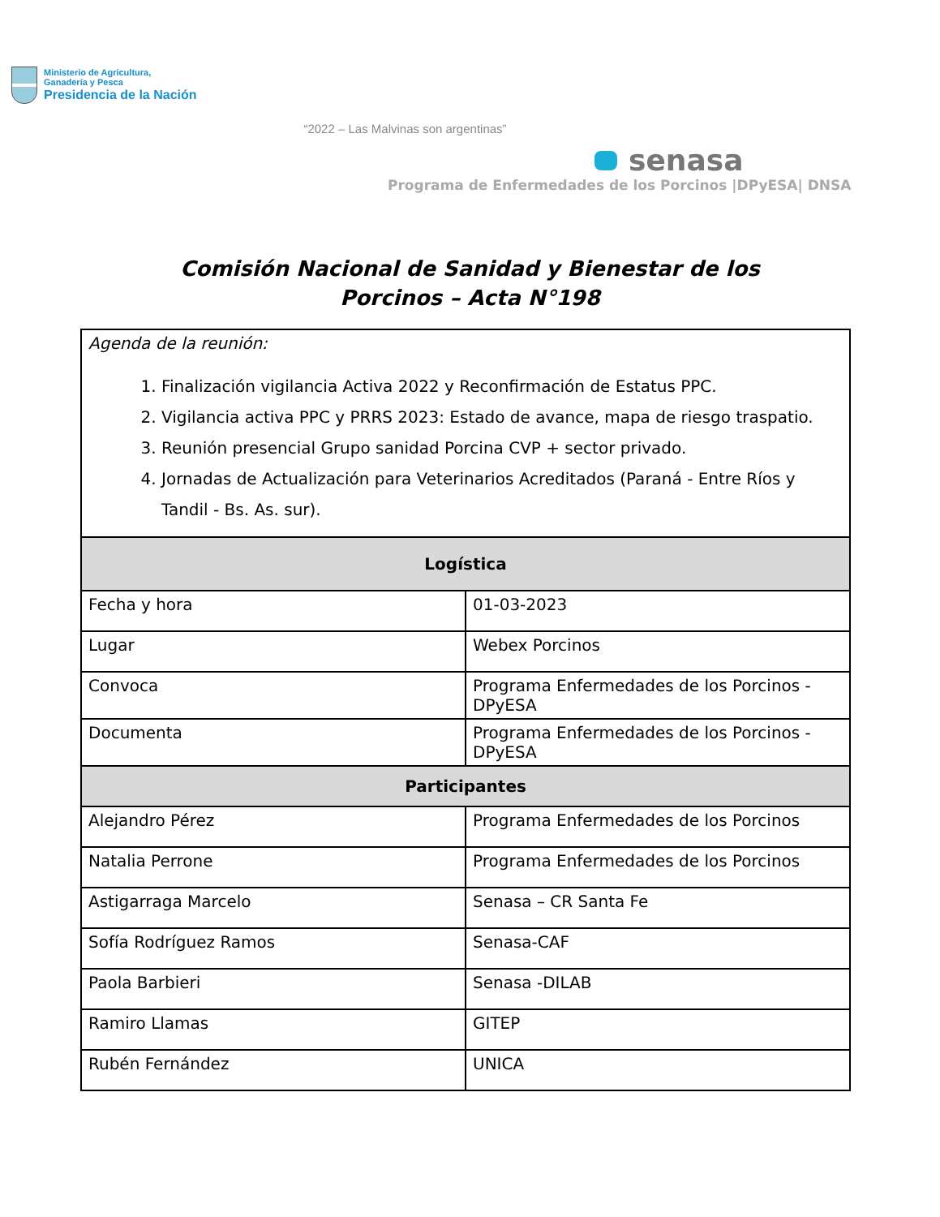Ministerio de Agricultura,
Ganadería y Pesca
Presidencia de la Nación
“2022 – Las Malvinas son argentinas”
senasa
Programa de Enfermedades de los Porcinos |DPyESA| DNSA
Comisión Nacional de Sanidad y Bienestar de los
Porcinos – Acta N°198
| Agenda de la reunión: 1. Finalización vigilancia Activa 2022 y Reconfirmación de Estatus PPC. 2. Vigilancia activa PPC y PRRS 2023: Estado de avance, mapa de riesgo traspatio. 3. Reunión presencial Grupo sanidad Porcina CVP + sector privado. 4. Jornadas de Actualización para Veterinarios Acreditados (Paraná - Entre Ríos y Tandil - Bs. As. sur). | |
| Logística | |
| Fecha y hora | 01-03-2023 |
| Lugar | Webex Porcinos |
| Convoca | Programa Enfermedades de los Porcinos - DPyESA |
| Documenta | Programa Enfermedades de los Porcinos - DPyESA |
| Participantes | |
| Alejandro Pérez | Programa Enfermedades de los Porcinos |
| Natalia Perrone | Programa Enfermedades de los Porcinos |
| Astigarraga Marcelo | Senasa – CR Santa Fe |
| Sofía Rodríguez Ramos | Senasa-CAF |
| Paola Barbieri | Senasa -DILAB |
| Ramiro Llamas | GITEP |
| Rubén Fernández | UNICA |